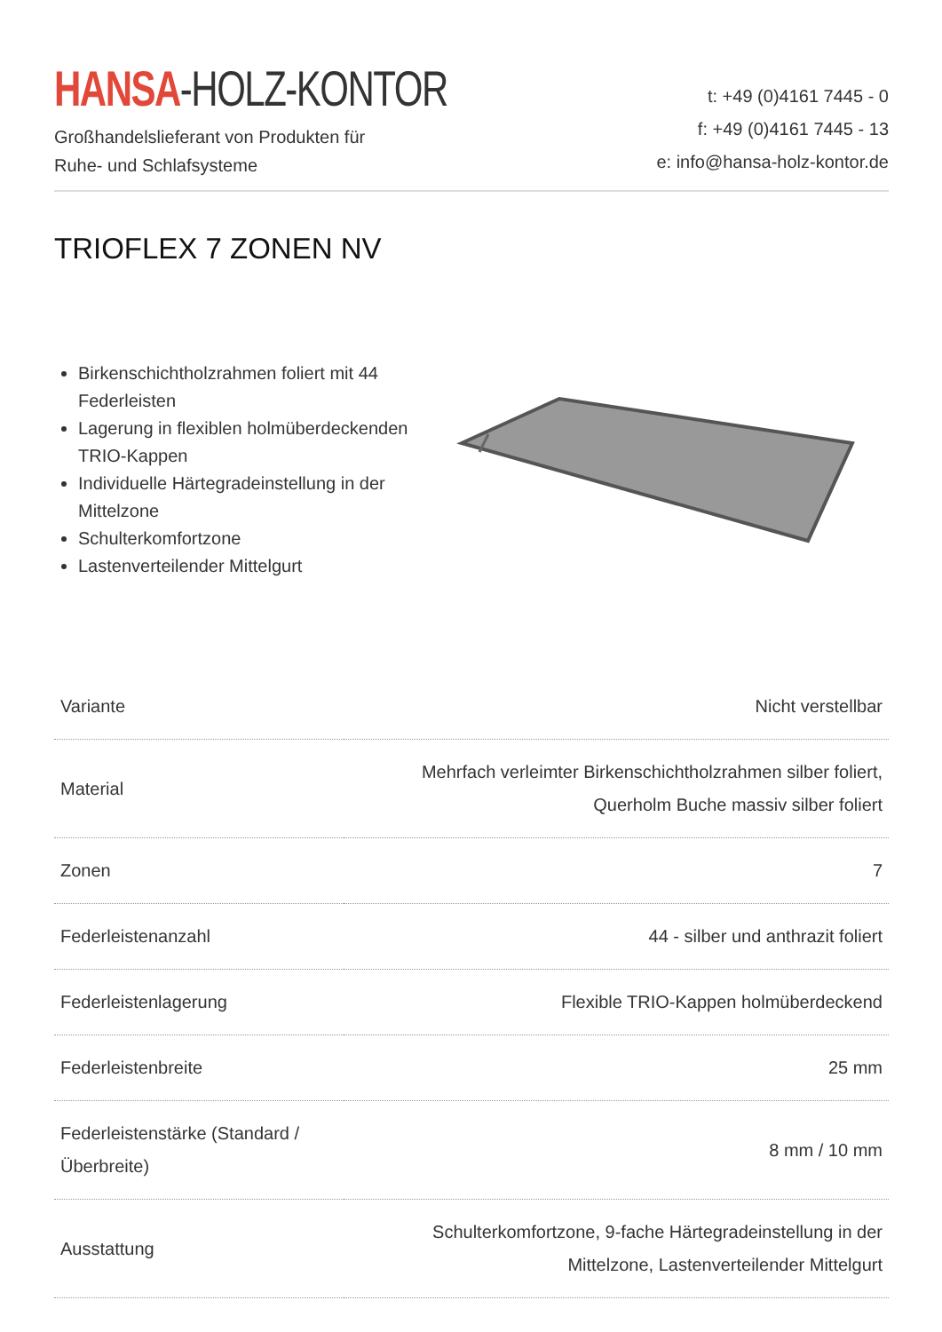HANSA-HOLZ-KONTOR
Großhandelslieferant von Produkten für
Ruhe- und Schlafsysteme
t: +49 (0)4161 7445 - 0
f: +49 (0)4161 7445 - 13
e: info@hansa-holz-kontor.de
TRIOFLEX 7 ZONEN NV
Birkenschichtholzrahmen foliert mit 44 Federleisten
Lagerung in flexiblen holmüberdeckenden TRIO-Kappen
Individuelle Härtegradeinstellung in der Mittelzone
Schulterkomfortzone
Lastenverteilender Mittelgurt
| Variante | Nicht verstellbar |
| Material | Mehrfach verleimter Birkenschichtholzrahmen silber foliert, Querholm Buche massiv silber foliert |
| Zonen | 7 |
| Federleistenanzahl | 44 - silber und anthrazit foliert |
| Federleistenlagerung | Flexible TRIO-Kappen holmüberdeckend |
| Federleistenbreite | 25 mm |
| Federleistenstärke (Standard / Überbreite) | 8 mm / 10 mm |
| Ausstattung | Schulterkomfortzone, 9-fache Härtegradeinstellung in der Mittelzone, Lastenverteilender Mittelgurt |